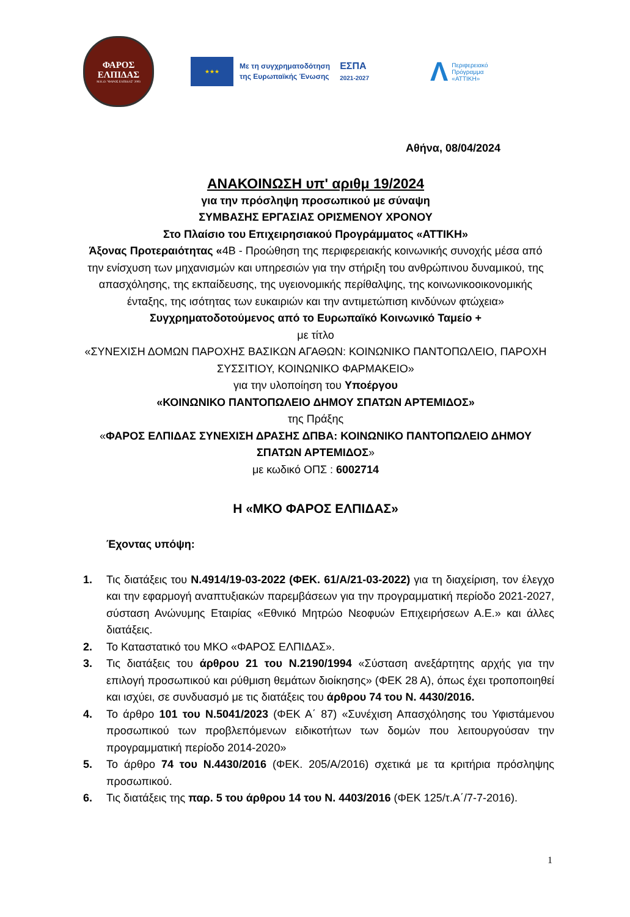ΦΑΡΟΣ
ΕΛΠΙΔΑΣ
Μ.Κ.Ο. "ΦΑΡΟΣ ΕΛΠΙΔΑΣ" 2003
★★★
Με τη συγχρηματοδότηση
της Ευρωπαϊκής Ένωσης
ΕΣΠΑ
2021-2027
Λ Περιφερειακό
Πρόγραμμα
«ΑΤΤΙΚΗ»
Αθήνα, 08/04/2024
ΑΝΑΚΟΙΝΩΣΗ υπ' αριθμ 19/2024
για την πρόσληψη προσωπικού με σύναψη
ΣΥΜΒΑΣΗΣ ΕΡΓΑΣΙΑΣ ΟΡΙΣΜΕΝΟΥ ΧΡΟΝΟΥ
Στο Πλαίσιο του Επιχειρησιακού Προγράμματος «ΑΤΤΙΚΗ»
Άξονας Προτεραιότητας «4Β - Προώθηση της περιφερειακής κοινωνικής συνοχής μέσα από την ενίσχυση των μηχανισμών και υπηρεσιών για την στήριξη του ανθρώπινου δυναμικού, της απασχόλησης, της εκπαίδευσης, της υγειονομικής περίθαλψης, της κοινωνικοοικονομικής ένταξης, της ισότητας των ευκαιριών και την αντιμετώπιση κινδύνων φτώχεια»
Συγχρηματοδοτούμενος από το Ευρωπαϊκό Κοινωνικό Ταμείο +
με τίτλο
«ΣΥΝΕΧΙΣΗ ΔΟΜΩΝ ΠΑΡΟΧΗΣ ΒΑΣΙΚΩΝ ΑΓΑΘΩΝ: ΚΟΙΝΩΝΙΚΟ ΠΑΝΤΟΠΩΛΕΙΟ, ΠΑΡΟΧΗ ΣΥΣΣΙΤΙΟΥ, ΚΟΙΝΩΝΙΚΟ ΦΑΡΜΑΚΕΙΟ»
για την υλοποίηση του Υποέργου
«ΚΟΙΝΩΝΙΚΟ ΠΑΝΤΟΠΩΛΕΙΟ ΔΗΜΟΥ ΣΠΑΤΩΝ ΑΡΤΕΜΙΔΟΣ»
της Πράξης
«ΦΑΡΟΣ ΕΛΠΙΔΑΣ ΣΥΝΕΧΙΣΗ ΔΡΑΣΗΣ ΔΠΒΑ: ΚΟΙΝΩΝΙΚΟ ΠΑΝΤΟΠΩΛΕΙΟ ΔΗΜΟΥ ΣΠΑΤΩΝ ΑΡΤΕΜΙΔΟΣ»
με κωδικό ΟΠΣ : 6002714
Η «ΜΚΟ ΦΑΡΟΣ ΕΛΠΙΔΑΣ»
Έχοντας υπόψη:
1. Τις διατάξεις του Ν.4914/19-03-2022 (ΦΕΚ. 61/Α/21-03-2022) για τη διαχείριση, τον έλεγχο και την εφαρμογή αναπτυξιακών παρεμβάσεων για την προγραμματική περίοδο 2021-2027, σύσταση Ανώνυμης Εταιρίας «Εθνικό Μητρώο Νεοφυών Επιχειρήσεων Α.Ε.» και άλλες διατάξεις.
2. Το Καταστατικό του ΜΚΟ «ΦΑΡΟΣ ΕΛΠΙΔΑΣ».
3. Τις διατάξεις του άρθρου 21 του Ν.2190/1994 «Σύσταση ανεξάρτητης αρχής για την επιλογή προσωπικού και ρύθμιση θεμάτων διοίκησης» (ΦΕΚ 28 Α), όπως έχει τροποποιηθεί και ισχύει, σε συνδυασμό με τις διατάξεις του άρθρου 74 του Ν. 4430/2016.
4. Το άρθρο 101 του Ν.5041/2023 (ΦΕΚ Α΄ 87) «Συνέχιση Απασχόλησης του Υφιστάμενου προσωπικού των προβλεπόμενων ειδικοτήτων των δομών που λειτουργούσαν την προγραμματική περίοδο 2014-2020»
5. Το άρθρο 74 του Ν.4430/2016 (ΦΕΚ. 205/Α/2016) σχετικά με τα κριτήρια πρόσληψης προσωπικού.
6. Τις διατάξεις της παρ. 5 του άρθρου 14 του Ν. 4403/2016 (ΦΕΚ 125/τ.Α΄/7-7-2016).
1